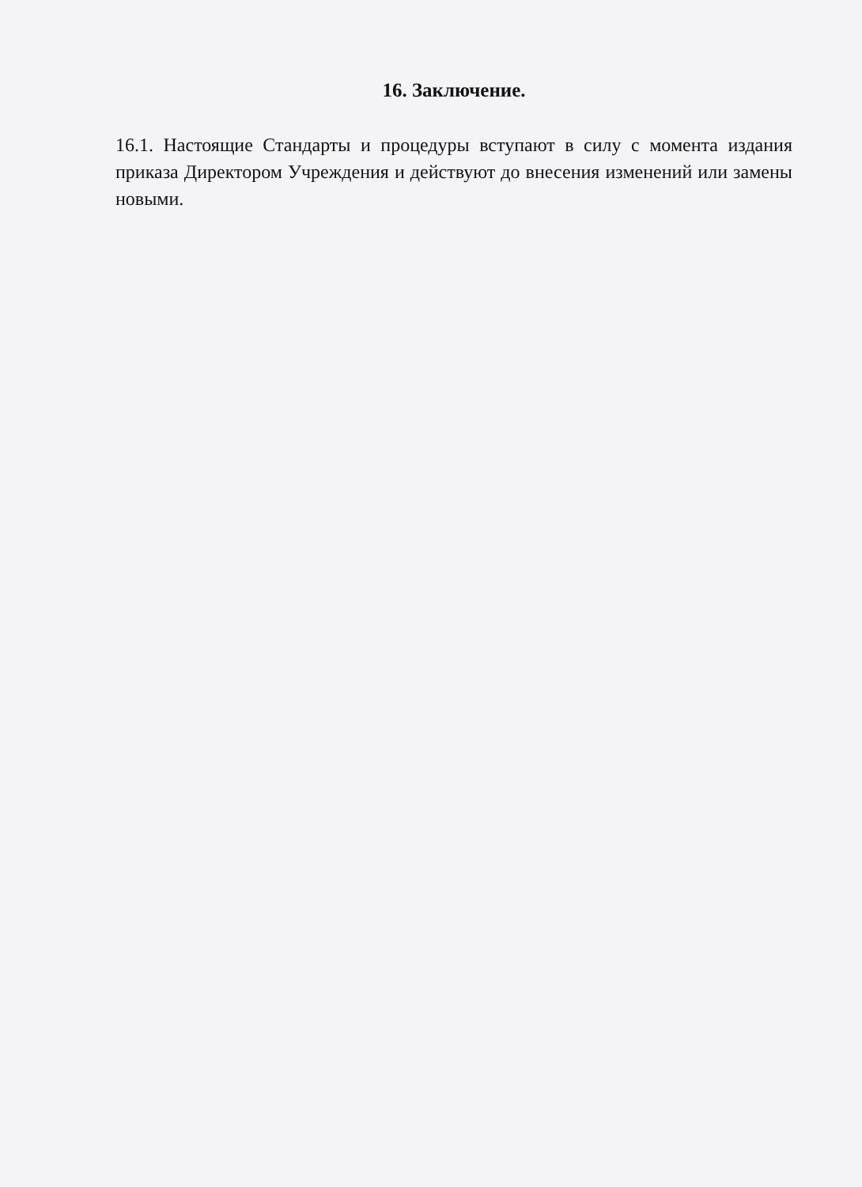16. Заключение.
16.1. Настоящие Стандарты и процедуры вступают в силу с момента издания приказа Директором Учреждения и действуют до внесения изменений или замены новыми.